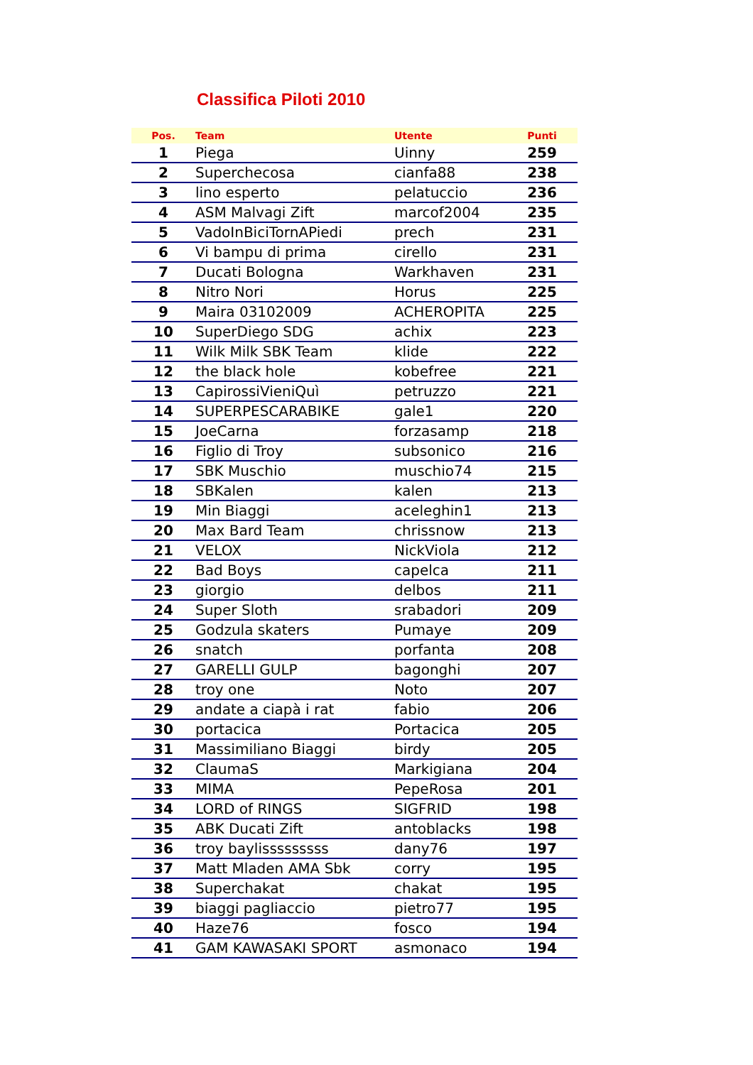Classifica Piloti 2010
| Pos. | Team | Utente | Punti |
| --- | --- | --- | --- |
| 1 | Piega | Uinny | 259 |
| 2 | Superchecosa | cianfa88 | 238 |
| 3 | lino esperto | pelatuccio | 236 |
| 4 | ASM Malvagi Zift | marcof2004 | 235 |
| 5 | VadoInBiciTornAPiedi | prech | 231 |
| 6 | Vi bampu di prima | cirello | 231 |
| 7 | Ducati Bologna | Warkhaven | 231 |
| 8 | Nitro Nori | Horus | 225 |
| 9 | Maira 03102009 | ACHEROPITA | 225 |
| 10 | SuperDiego SDG | achix | 223 |
| 11 | Wilk Milk SBK Team | klide | 222 |
| 12 | the black hole | kobefree | 221 |
| 13 | CapirossiVieniQuì | petruzzo | 221 |
| 14 | SUPERPESCARABIKE | gale1 | 220 |
| 15 | JoeCarna | forzasamp | 218 |
| 16 | Figlio di Troy | subsonico | 216 |
| 17 | SBK Muschio | muschio74 | 215 |
| 18 | SBKalen | kalen | 213 |
| 19 | Min Biaggi | aceleghin1 | 213 |
| 20 | Max Bard Team | chrissnow | 213 |
| 21 | VELOX | NickViola | 212 |
| 22 | Bad Boys | capelca | 211 |
| 23 | giorgio | delbos | 211 |
| 24 | Super Sloth | srabadori | 209 |
| 25 | Godzula skaters | Pumaye | 209 |
| 26 | snatch | porfanta | 208 |
| 27 | GARELLI GULP | bagonghi | 207 |
| 28 | troy one | Noto | 207 |
| 29 | andate a ciapà i rat | fabio | 206 |
| 30 | portacica | Portacica | 205 |
| 31 | Massimiliano Biaggi | birdy | 205 |
| 32 | ClaumaS | Markigiana | 204 |
| 33 | MIMA | PepeRosa | 201 |
| 34 | LORD of RINGS | SIGFRID | 198 |
| 35 | ABK Ducati Zift | antoblacks | 198 |
| 36 | troy baylisssssssss | dany76 | 197 |
| 37 | Matt Mladen AMA Sbk | corry | 195 |
| 38 | Superchakat | chakat | 195 |
| 39 | biaggi pagliaccio | pietro77 | 195 |
| 40 | Haze76 | fosco | 194 |
| 41 | GAM KAWASAKI SPORT | asmonaco | 194 |